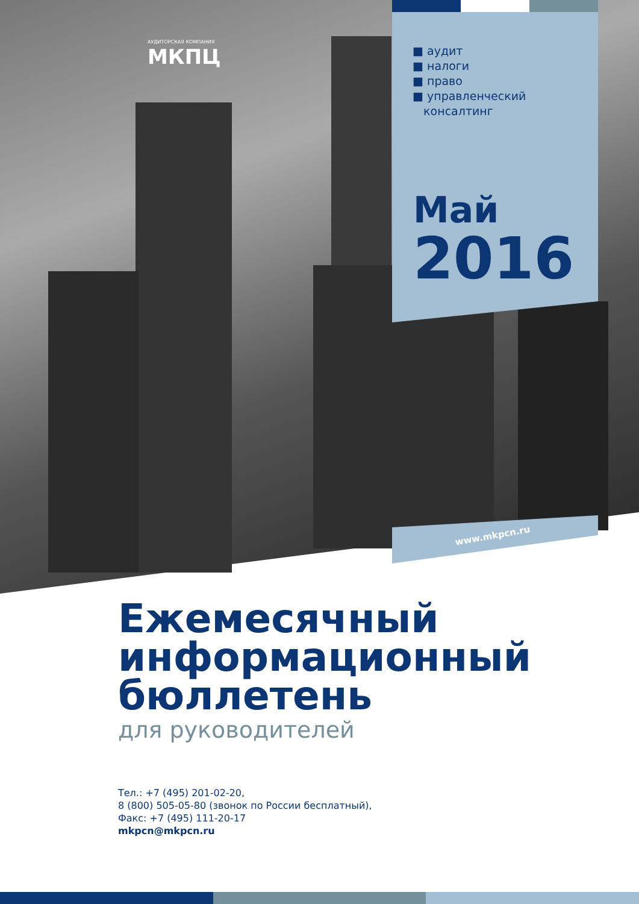АУДИТОРСКАЯ КОМПАНИЯ
МКПЦ
■ аудит
■ налоги
■ право
■ управленческий
консалтинг
Май
2016
www.mkpcn.ru
Ежемесячный
информационный
бюллетень
для руководителей
Тел.: +7 (495) 201-02-20,
8 (800) 505-05-80 (звонок по России бесплатный),
Факс: +7 (495) 111-20-17
mkpcn@mkpcn.ru